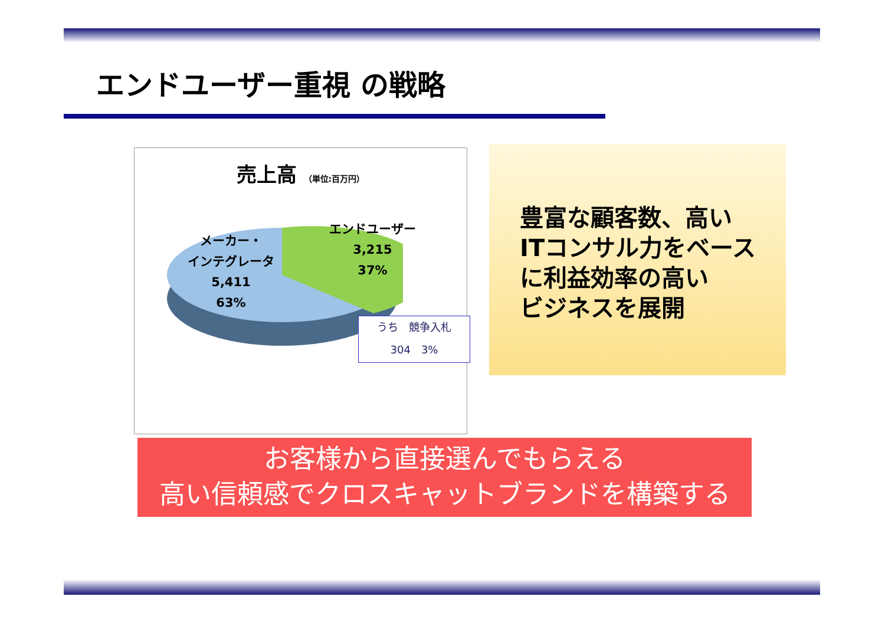エンドユーザー重視 の戦略
売上高 （単位:百万円）
メーカー・
インテグレータ
5,411
63%
エンドユーザー
3,215
37%
うち　競争入札
304　3%
豊富な顧客数、高い
ITコンサル力をベース
に利益効率の高い
ビジネスを展開
お客様から直接選んでもらえる
高い信頼感でクロスキャットブランドを構築する